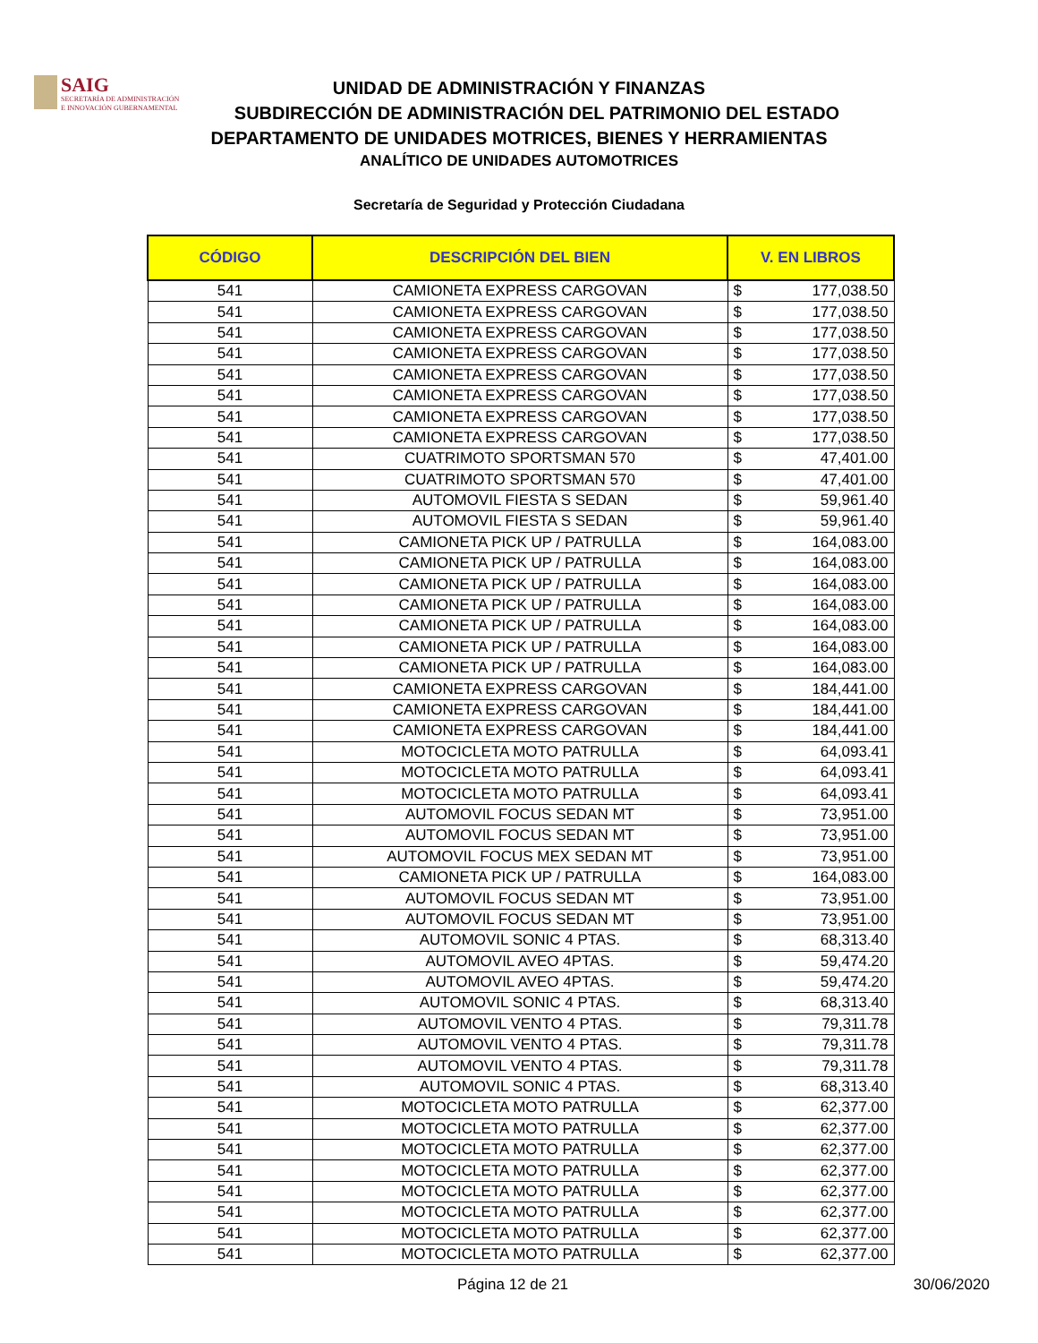SAIG
SECRETARÍA DE ADMINISTRACIÓN
E INNOVACIÓN GUBERNAMENTAL
UNIDAD DE ADMINISTRACIÓN Y FINANZAS
SUBDIRECCIÓN DE ADMINISTRACIÓN DEL PATRIMONIO DEL ESTADO
DEPARTAMENTO DE UNIDADES MOTRICES, BIENES Y HERRAMIENTAS
ANALÍTICO DE UNIDADES AUTOMOTRICES
Secretaría de Seguridad y Protección Ciudadana
| CÓDIGO | DESCRIPCIÓN DEL BIEN | V. EN LIBROS | |
| --- | --- | --- | --- |
| 541 | CAMIONETA EXPRESS CARGOVAN | $ | 177,038.50 |
| 541 | CAMIONETA EXPRESS CARGOVAN | $ | 177,038.50 |
| 541 | CAMIONETA EXPRESS CARGOVAN | $ | 177,038.50 |
| 541 | CAMIONETA EXPRESS CARGOVAN | $ | 177,038.50 |
| 541 | CAMIONETA EXPRESS CARGOVAN | $ | 177,038.50 |
| 541 | CAMIONETA EXPRESS CARGOVAN | $ | 177,038.50 |
| 541 | CAMIONETA EXPRESS CARGOVAN | $ | 177,038.50 |
| 541 | CAMIONETA EXPRESS CARGOVAN | $ | 177,038.50 |
| 541 | CUATRIMOTO SPORTSMAN 570 | $ | 47,401.00 |
| 541 | CUATRIMOTO SPORTSMAN 570 | $ | 47,401.00 |
| 541 | AUTOMOVIL FIESTA S SEDAN | $ | 59,961.40 |
| 541 | AUTOMOVIL FIESTA S SEDAN | $ | 59,961.40 |
| 541 | CAMIONETA PICK UP / PATRULLA | $ | 164,083.00 |
| 541 | CAMIONETA PICK UP / PATRULLA | $ | 164,083.00 |
| 541 | CAMIONETA PICK UP / PATRULLA | $ | 164,083.00 |
| 541 | CAMIONETA PICK UP / PATRULLA | $ | 164,083.00 |
| 541 | CAMIONETA PICK UP / PATRULLA | $ | 164,083.00 |
| 541 | CAMIONETA PICK UP / PATRULLA | $ | 164,083.00 |
| 541 | CAMIONETA PICK UP / PATRULLA | $ | 164,083.00 |
| 541 | CAMIONETA EXPRESS CARGOVAN | $ | 184,441.00 |
| 541 | CAMIONETA EXPRESS CARGOVAN | $ | 184,441.00 |
| 541 | CAMIONETA EXPRESS CARGOVAN | $ | 184,441.00 |
| 541 | MOTOCICLETA MOTO PATRULLA | $ | 64,093.41 |
| 541 | MOTOCICLETA MOTO PATRULLA | $ | 64,093.41 |
| 541 | MOTOCICLETA MOTO PATRULLA | $ | 64,093.41 |
| 541 | AUTOMOVIL FOCUS SEDAN MT | $ | 73,951.00 |
| 541 | AUTOMOVIL FOCUS SEDAN MT | $ | 73,951.00 |
| 541 | AUTOMOVIL FOCUS MEX SEDAN MT | $ | 73,951.00 |
| 541 | CAMIONETA PICK UP / PATRULLA | $ | 164,083.00 |
| 541 | AUTOMOVIL FOCUS SEDAN MT | $ | 73,951.00 |
| 541 | AUTOMOVIL FOCUS SEDAN MT | $ | 73,951.00 |
| 541 | AUTOMOVIL SONIC 4 PTAS. | $ | 68,313.40 |
| 541 | AUTOMOVIL AVEO 4PTAS. | $ | 59,474.20 |
| 541 | AUTOMOVIL AVEO 4PTAS. | $ | 59,474.20 |
| 541 | AUTOMOVIL SONIC 4 PTAS. | $ | 68,313.40 |
| 541 | AUTOMOVIL VENTO 4 PTAS. | $ | 79,311.78 |
| 541 | AUTOMOVIL VENTO 4 PTAS. | $ | 79,311.78 |
| 541 | AUTOMOVIL VENTO 4 PTAS. | $ | 79,311.78 |
| 541 | AUTOMOVIL SONIC 4 PTAS. | $ | 68,313.40 |
| 541 | MOTOCICLETA MOTO PATRULLA | $ | 62,377.00 |
| 541 | MOTOCICLETA MOTO PATRULLA | $ | 62,377.00 |
| 541 | MOTOCICLETA MOTO PATRULLA | $ | 62,377.00 |
| 541 | MOTOCICLETA MOTO PATRULLA | $ | 62,377.00 |
| 541 | MOTOCICLETA MOTO PATRULLA | $ | 62,377.00 |
| 541 | MOTOCICLETA MOTO PATRULLA | $ | 62,377.00 |
| 541 | MOTOCICLETA MOTO PATRULLA | $ | 62,377.00 |
| 541 | MOTOCICLETA MOTO PATRULLA | $ | 62,377.00 |
Página 12 de 21 30/06/2020